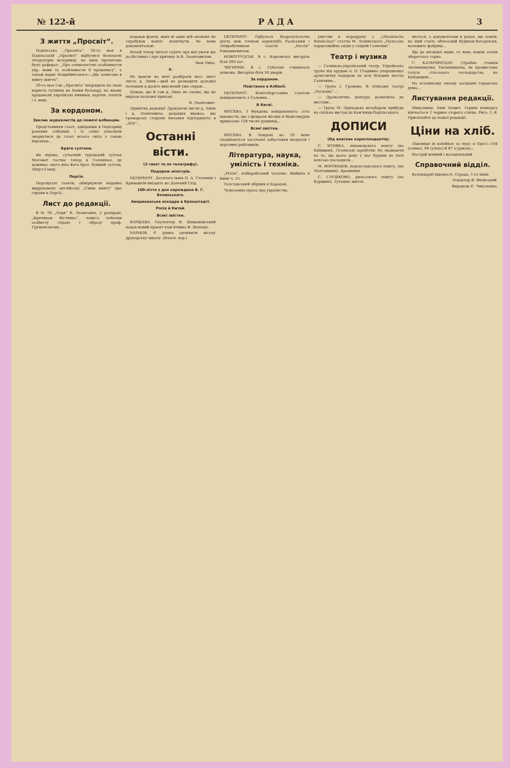№ 122-й Р А Д А 3
З життя „Просвіт“.
Подільська „Просвіта“. 26-го мая в Подільській „Просвіті“ відбулися безплатні літературні вечерниці, на яких прочитано було реферат: „Про етимологічні особливости укр. мови та особливости її правопису“, а також нарис Коцюбинського—„Що записано в книгу життя“.
29-го мая т-во „Просвіта“ впорядило на свою користь гуляння на Новім бульварі, на якому продавали українські книжки, картки, плахти і т. инш.
За кордоном.
Заклик журналистів до помочі албанцям.
Представники газет, одвідавши в Подгориці ранених албанців і їх семьї ухвалили звернутися до газет всього світа з такою відозвою...
Брати султани.
Як відомо, сучасний турецький султан Магомет гостює тепер в Салоніках, де доживає свого віка його брат, бувший султан, Абдул-Гамід.
Персія.
Персидські газети, обміркуючи недавно видруковану англійську „Синю книгу“ про справи в Персії...
Лист до редакції.
В № 95 „Ради“ В. Леонтович, у розправі: „Критикам Вістника“, чомусь побачив особисту справу і образу проф. Грушевському...
подавав факти, яких ні один мій опонент не спробував навіть похитнути, бо вони документальні.
Нехай тепер читачі судять про мої уваги що до Вістника і про критику їх В. Леонтовичем.
Іван Липа.
II.
Не маючи на меті розбірати весь зміст листа д. Липи,—щоб не розводити дальшої полеміки в досить виясненій уже справі...
Думаю, що й сам д. Липа не скаже, що це вирази ласкавої приязні.
В. Леонтович.
Примітка редакції. Друкуючи листи д. Липи і д. Леонтовича, редакція вважає, що громадські сторони питання підчеркнуто в „Ділі“...
Останні вісти.
(З газет та по телеграфу).
Подорож міністрів.
ПЕТЕРБУРГ. Десятого іюня П. А. Столипін і Кривошеїн виїздять на Далекий Схід.
100-ліття з дня нарожденя В. Г. Бєлинського.
Американська ескадра в Кронштадті.
Росія й Китай.
Всякі звістки.
ВАРШАВА. Скульптор В. Шимановський подав новий проект пам'ятника Ф. Шопену.
ХАРЬКІВ. Є думка одчинити міську друкарську школу. (Власн. кор.)
ПЕТЕРБУРГ. Одбулася безрезультатно дуель між членом аероклуба Раєвським і співробітником газети „Россія“ Ромашкевичем.
НОВОГРУДСЬК. В с. Кореличах вигоріло біля 300 хат.
ЧИГИРИН. В с. Суботові счинилася пожежа. Вигоріло біля 50 дворів.
За кордоном.
Повстання в Албанії.
ПЕТЕРБУРГ. Кенігсбергським газетам повідомляють з Салоник...
В Китаї.
МОСКВА. З Мукдена повідомляють: єсть відомости, що з февраля місяця в Маньчжурію привезено 128 тисяч рушниць...
Всякі звістки.
МОСКВА. В Лондоні на 29 іюня сподіваються загальної забастовки матросів і портових робітників.
Література, наука, умілість і техніка.
„Рілля“, хліборобський часопис. Вийшла в Київі ч. 15.
Толстовський збірник в Харькові.
Чужоземна преса про українство.
умістив в передруку з „Ukrainische Rundschau“ статтю М. Лозинського „Польська парцеляційна акція у східній Галичині“.
Театр і музика
— Галицько-український театр. Українська трупа під орудою п. О. Стадника упорядковує артистичну подорож по всіх більших містах Галичини...
— Трупа І. Громова. В літньому театрі „Роскошь“...
— Драматична цензура дозволила до вистави...
— Трупа М. Приходька незабаром прибуде на скілька вистав до Кам'янця-Подільського.
ДОПИСИ
(Од власних кореспондентів).
С. ЗОЗІВКА, липовецького повіту (на Київщині). Селянські заробітки. Не зважаючи на те, що цього року у нас буряки на полі кепсько посходили...
М. ВОРОНЬКІВ, переяславського повіту, (на Полтавщині). Крамниця.
С. ГЛУШКОВО, рильського повіту (на Курщині). Тутешнє життя.
міється, з документами в руках, що земля, на якій стоїть обчеський будинок-богадільня, належить фабриці...
Що до місцевої мови, то вона поміж селян збереглась гарно.
Г. КАТЕРИНОДАР. (Пробна станція тютюнництва). Тютюнництво, як промислова галузь сільського господарства на Кубанщині...
На останньому своєму засіданні городська дума...
Листування редакції.
Микулинці. Анні Ілевич. Термін конкурсу кінчається 1 червня старого стилю. Рига. І. В. Присилайте до нашої редакції.
Ціни на хліб.
Пшениця (в копійках за пуд): в Одесі—104 (озима), 98 (улька) й 87 (суржак)...
Настрій млявий і малодіяльний.
Справочний відділ.
Календарні відомості. Середа, 1-го іюня.
Редактор В. Яковський.
Видавець Є. Чикаленко.